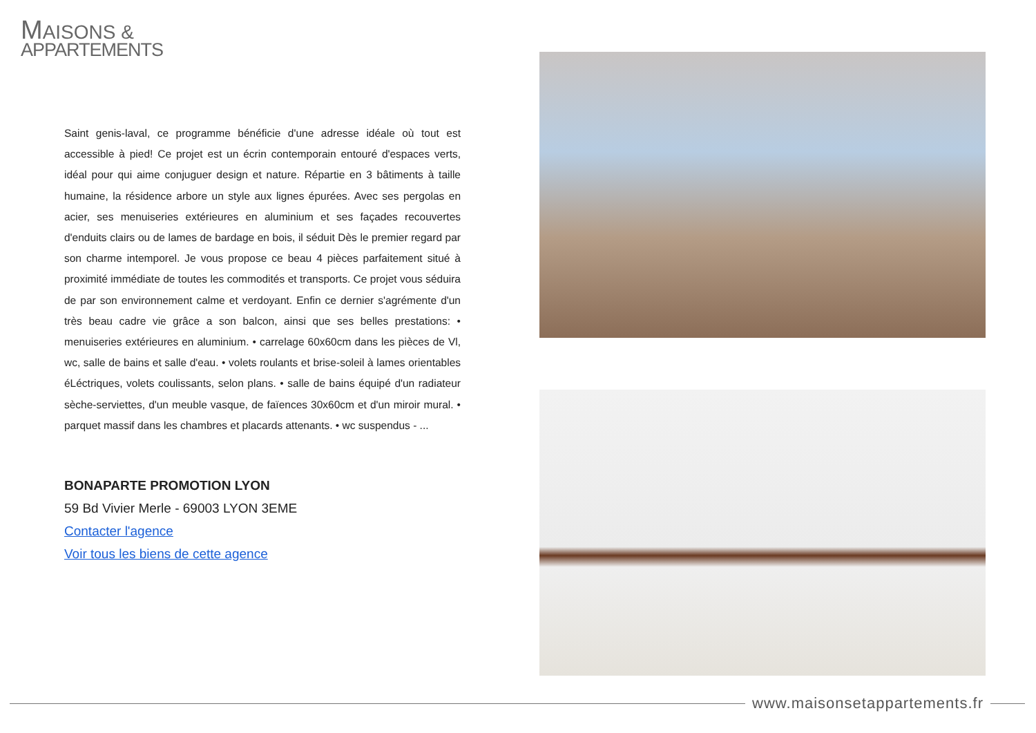MAISONS &
APPARTEMENTS
Saint genis-laval, ce programme bénéficie d'une adresse idéale où tout est accessible à pied! Ce projet est un écrin contemporain entouré d'espaces verts, idéal pour qui aime conjuguer design et nature. Répartie en 3 bâtiments à taille humaine, la résidence arbore un style aux lignes épurées. Avec ses pergolas en acier, ses menuiseries extérieures en aluminium et ses façades recouvertes d'enduits clairs ou de lames de bardage en bois, il séduit Dès le premier regard par son charme intemporel. Je vous propose ce beau 4 pièces parfaitement situé à proximité immédiate de toutes les commodités et transports. Ce projet vous séduira de par son environnement calme et verdoyant. Enfin ce dernier s'agrémente d'un très beau cadre vie grâce a son balcon, ainsi que ses belles prestations: • menuiseries extérieures en aluminium. • carrelage 60x60cm dans les pièces de Vl, wc, salle de bains et salle d'eau. • volets roulants et brise-soleil à lames orientables éLéctriques, volets coulissants, selon plans. • salle de bains équipé d'un radiateur sèche-serviettes, d'un meuble vasque, de faïences 30x60cm et d'un miroir mural. • parquet massif dans les chambres et placards attenants. • wc suspendus - ...
BONAPARTE PROMOTION LYON
59 Bd Vivier Merle - 69003 LYON 3EME
Contacter l'agence
Voir tous les biens de cette agence
www.maisonsetappartements.fr